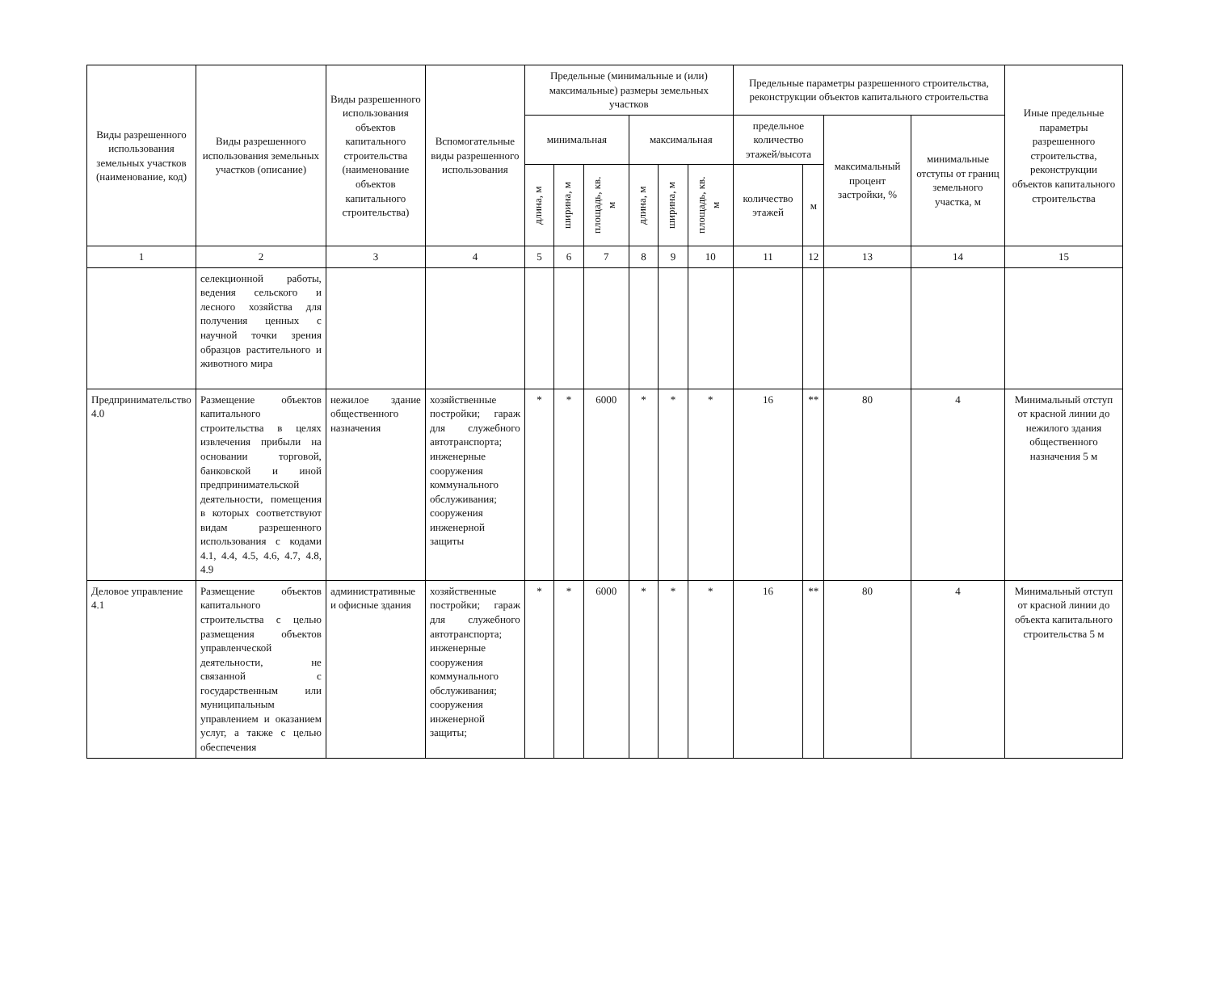| Виды разрешенного использования земельных участков (наименование, код) | Виды разрешенного использования земельных участков (описание) | Виды разрешенного использования объектов капитального строительства (наименование объектов капитального строительства) | Вспомогательные виды разрешенного использования | Предельные (минимальные и (или) максимальные) размеры земельных участков | | | | | | Предельные параметры разрешенного строительства, реконструкции объектов капитального строительства | | | | Иные предельные параметры разрешенного строительства, реконструкции объектов капитального строительства |
| --- | --- | --- | --- | --- | --- | --- | --- | --- | --- | --- | --- | --- | --- | --- |
| | | | | минимальная | | | максимальная | | | предельное количество этажей/высота | | максимальный процент застройки, % | минимальные отступы от границ земельного участка, м | |
| | | | | | | | | | | количество этажей | м | | | |
| | | | | длина, м | ширина, м | площадь, кв. м | длина, м | ширина, м | площадь, кв. м | | | | | |
| 1 | 2 | 3 | 4 | 5 | 6 | 7 | 8 | 9 | 10 | 11 | 12 | 13 | 14 | 15 |
| | селекционной работы, ведения сельского и лесного хозяйства для получения ценных с научной точки зрения образцов растительного и животного мира | | | | | | | | | | | | | |
| Предпринимательство 4.0 | Размещение объектов капитального строительства в целях извлечения прибыли на основании торговой, банковской и иной предпринимательской деятельности, помещения в которых соответствуют видам разрешенного использования с кодами 4.1, 4.4, 4.5, 4.6, 4.7, 4.8, 4.9 | нежилое здание общественного назначения | хозяйственные постройки; гараж для служебного автотранспорта; инженерные сооружения коммунального обслуживания; сооружения инженерной защиты | * | * | 6000 | * | * | * | 16 | ** | 80 | 4 | Минимальный отступ от красной линии до нежилого здания общественного назначения 5 м |
| Деловое управление 4.1 | Размещение объектов капитального строительства с целью размещения объектов управленческой деятельности, не связанной с государственным или муниципальным управлением и оказанием услуг, а также с целью обеспечения | административные и офисные здания | хозяйственные постройки; гараж для служебного автотранспорта; инженерные сооружения коммунального обслуживания; сооружения инженерной защиты; | * | * | 6000 | * | * | * | 16 | ** | 80 | 4 | Минимальный отступ от красной линии до объекта капитального строительства 5 м |